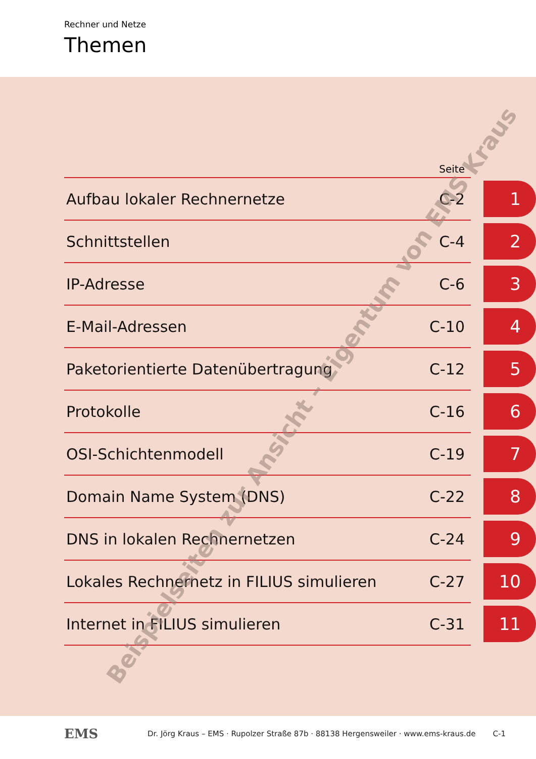Rechner und Netze
Themen
| | Seite | |
| --- | --- | --- |
| Aufbau lokaler Rechnernetze | C-2 | 1 |
| Schnittstellen | C-4 | 2 |
| IP-Adresse | C-6 | 3 |
| E-Mail-Adressen | C-10 | 4 |
| Paketorientierte Datenübertragung | C-12 | 5 |
| Protokolle | C-16 | 6 |
| OSI-Schichtenmodell | C-19 | 7 |
| Domain Name System (DNS) | C-22 | 8 |
| DNS in lokalen Rechnernetzen | C-24 | 9 |
| Lokales Rechnernetz in FILIUS simulieren | C-27 | 10 |
| Internet in FILIUS simulieren | C-31 | 11 |
EMS Dr. Jörg Kraus – EMS · Rupolzer Straße 87b · 88138 Hergensweiler · www.ems-kraus.de C-1
Beispielseiten zur Ansicht – Eigentum von EMS Kraus